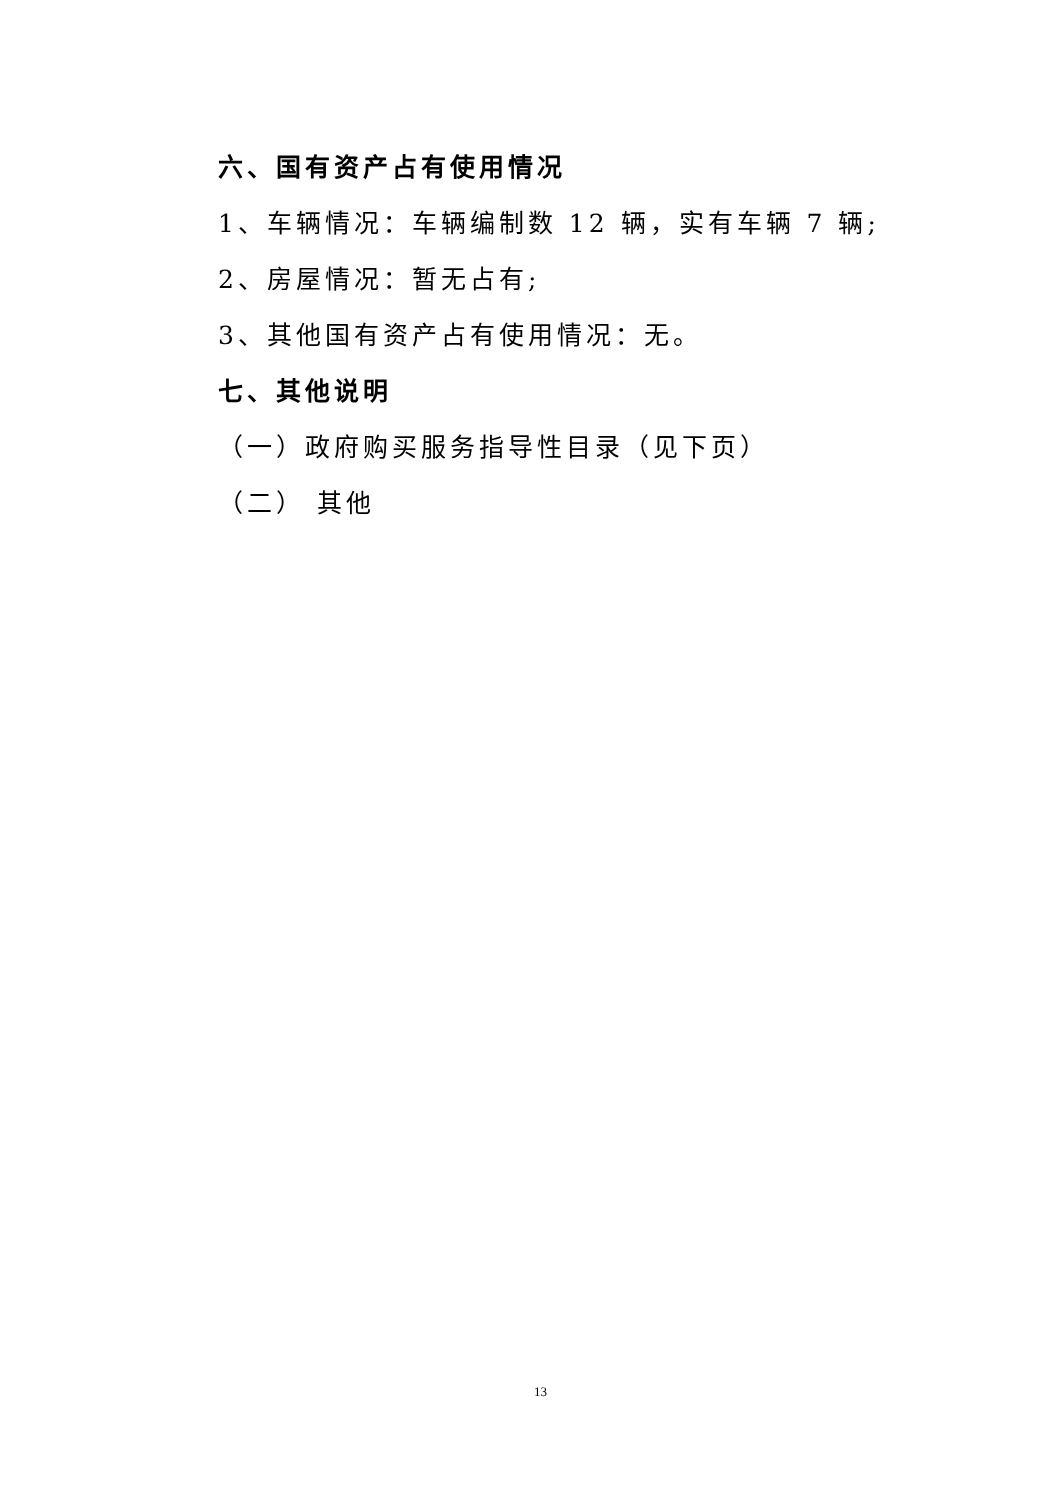六、国有资产占有使用情况
1、车辆情况：车辆编制数 12 辆，实有车辆 7 辆;
2、房屋情况：暂无占有;
3、其他国有资产占有使用情况：无。
七、其他说明
（一）政府购买服务指导性目录（见下页）
（二） 其他
13